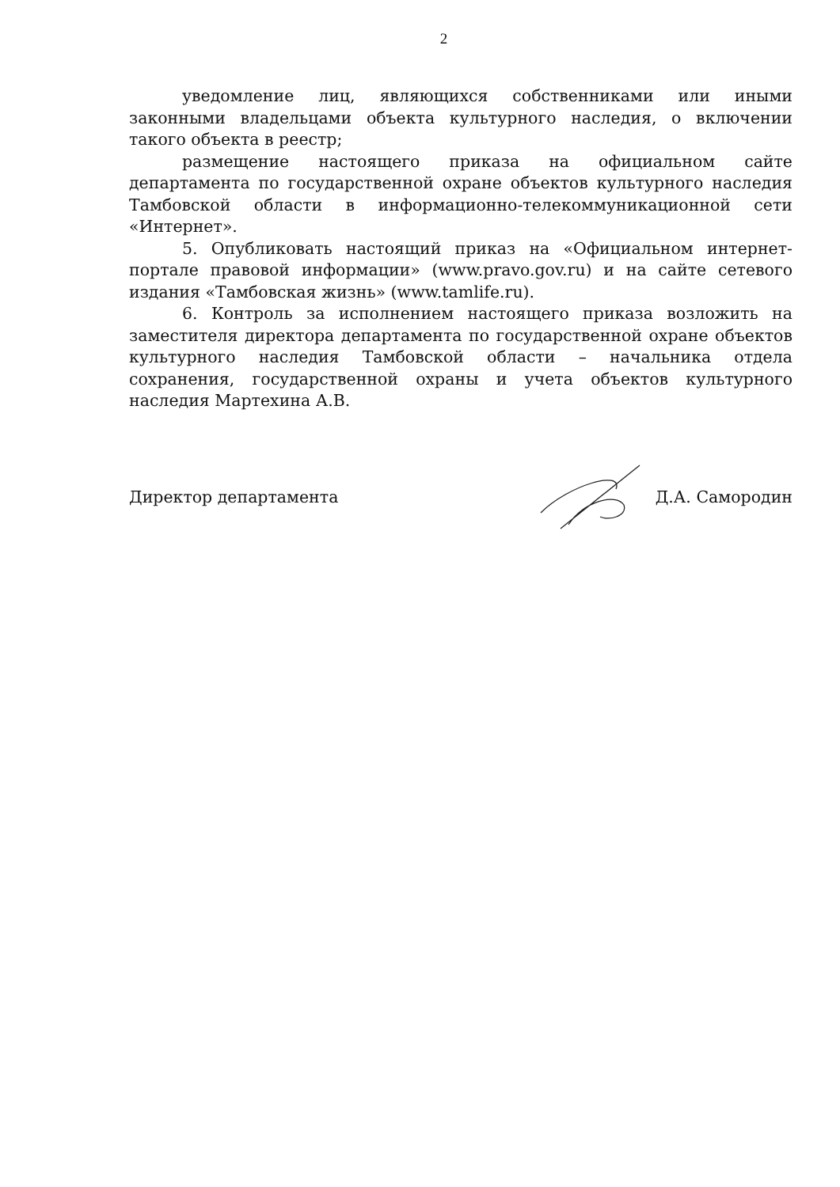2
уведомление лиц, являющихся собственниками или иными законными владельцами объекта культурного наследия, о включении такого объекта в реестр;
размещение настоящего приказа на официальном сайте департамента по государственной охране объектов культурного наследия Тамбовской области в информационно-телекоммуникационной сети «Интернет».
5. Опубликовать настоящий приказ на «Официальном интернет-портале правовой информации» (www.pravo.gov.ru) и на сайте сетевого издания «Тамбовская жизнь» (www.tamlife.ru).
6. Контроль за исполнением настоящего приказа возложить на заместителя директора департамента по государственной охране объектов культурного наследия Тамбовской области – начальника отдела сохранения, государственной охраны и учета объектов культурного наследия Мартехина А.В.
Директор департамента Д.А. Самородин